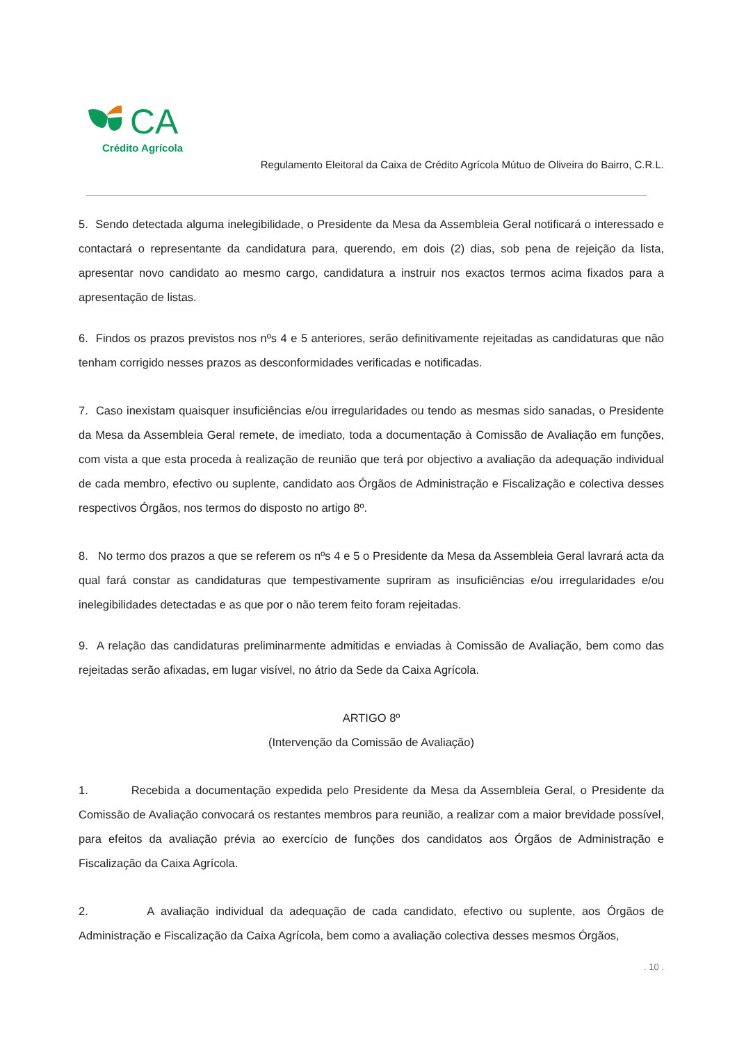CA
Crédito Agrícola
Regulamento Eleitoral da Caixa de Crédito Agrícola Mútuo de Oliveira do Bairro, C.R.L.
5. Sendo detectada alguma inelegibilidade, o Presidente da Mesa da Assembleia Geral notificará o interessado e contactará o representante da candidatura para, querendo, em dois (2) dias, sob pena de rejeição da lista, apresentar novo candidato ao mesmo cargo, candidatura a instruir nos exactos termos acima fixados para a apresentação de listas.
6. Findos os prazos previstos nos nºs 4 e 5 anteriores, serão definitivamente rejeitadas as candidaturas que não tenham corrigido nesses prazos as desconformidades verificadas e notificadas.
7. Caso inexistam quaisquer insuficiências e/ou irregularidades ou tendo as mesmas sido sanadas, o Presidente da Mesa da Assembleia Geral remete, de imediato, toda a documentação à Comissão de Avaliação em funções, com vista a que esta proceda à realização de reunião que terá por objectivo a avaliação da adequação individual de cada membro, efectivo ou suplente, candidato aos Órgãos de Administração e Fiscalização e colectiva desses respectivos Órgãos, nos termos do disposto no artigo 8º.
8. No termo dos prazos a que se referem os nºs 4 e 5 o Presidente da Mesa da Assembleia Geral lavrará acta da qual fará constar as candidaturas que tempestivamente supriram as insuficiências e/ou irregularidades e/ou inelegibilidades detectadas e as que por o não terem feito foram rejeitadas.
9. A relação das candidaturas preliminarmente admitidas e enviadas à Comissão de Avaliação, bem como das rejeitadas serão afixadas, em lugar visível, no átrio da Sede da Caixa Agrícola.
ARTIGO 8º
(Intervenção da Comissão de Avaliação)
1. Recebida a documentação expedida pelo Presidente da Mesa da Assembleia Geral, o Presidente da Comissão de Avaliação convocará os restantes membros para reunião, a realizar com a maior brevidade possível, para efeitos da avaliação prévia ao exercício de funções dos candidatos aos Órgãos de Administração e Fiscalização da Caixa Agrícola.
2. A avaliação individual da adequação de cada candidato, efectivo ou suplente, aos Órgãos de Administração e Fiscalização da Caixa Agrícola, bem como a avaliação colectiva desses mesmos Órgãos,
. 10 .